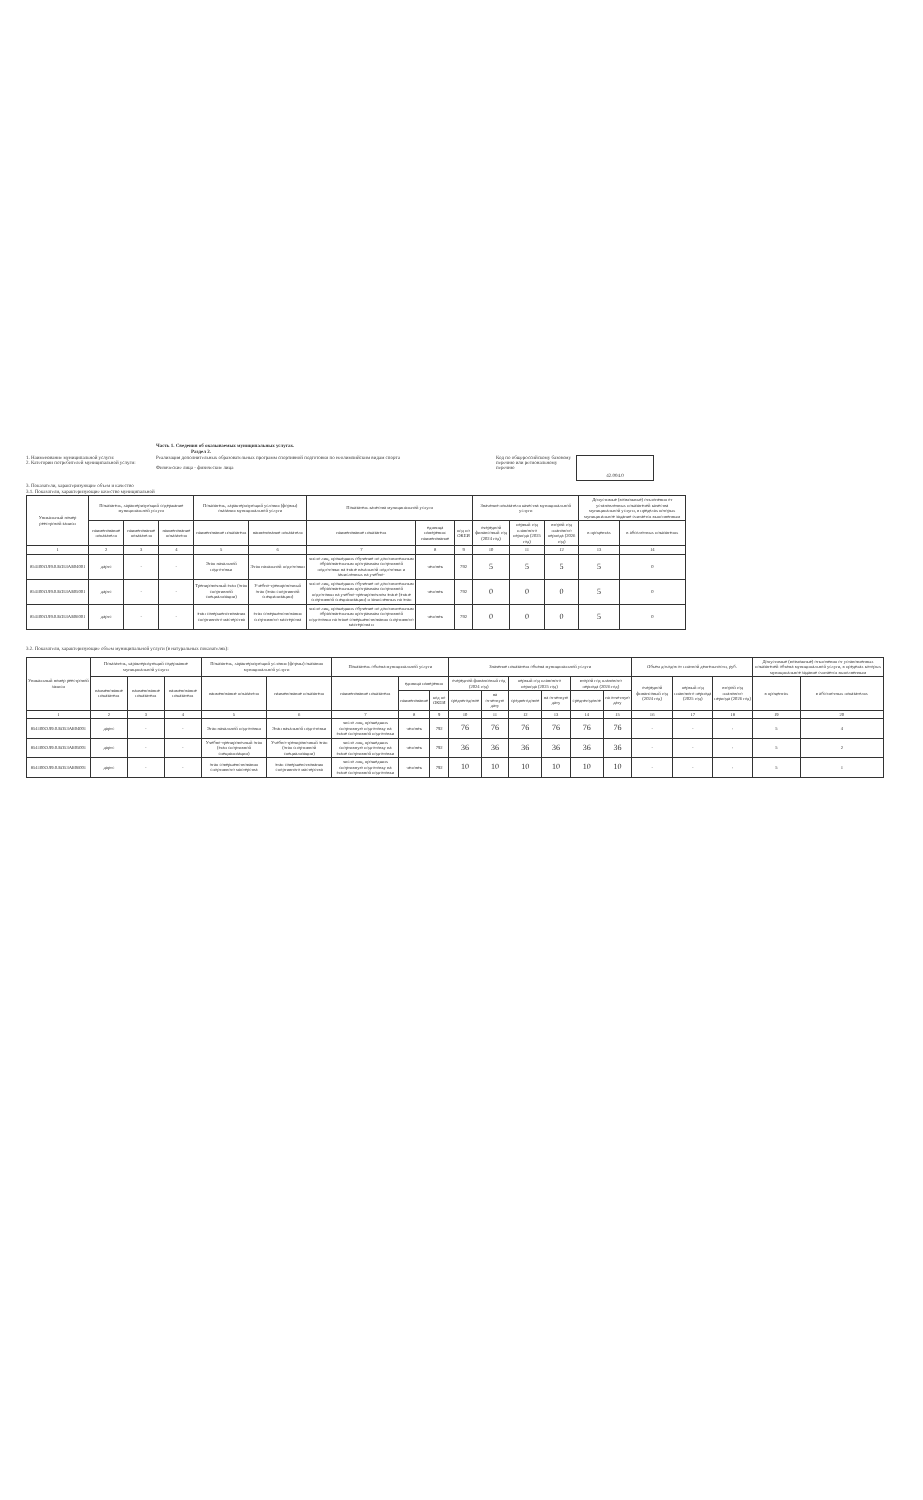Часть 1. Сведения об оказываемых муниципальных услугах.
Раздел 2.
1. Наименование муниципальной услуги:
2. Категории потребителей муниципальной услуги:
Реализация дополнительных образовательных программ спортивной подготовки по неолимпийским видам спорта
Физические лица - физические лица
Код по общероссийскому базовому перечню или региональному перечню
42.004.0
3. Показатели, характеризующие объем и качество
3.1. Показатели, характеризующие качество муниципальной
| Уникальный номер реестровой записи | Показатель, характеризующий содержание муниципальной услуги | | | Показатель, характеризующий условия (формы) оказания муниципальной услуги | | Показатель качества муниципальной услуги | | | Значение показателя качества муниципальной услуги | | | Допустимые (возможные) отклонения от установленных показателей качества муниципальной услуги, в пределах которых муниципальное задание считается выполненным | |
| --- | --- | --- | --- | --- | --- | --- | --- | --- | --- | --- | --- | --- | --- |
| | наименование показателя | наименование показателя | наименование показателя | наименование показателя | наименование показателя | наименование показателя | единица измерения: наименование | код по ОКЕИ | очередной финансовый год (2024 год) | первый год планового периода (2025 год) | второй год планового периода (2026 год) | в процентах | в абсолютных показателях |
| 1 | 2 | 3 | 4 | 5 | 6 | 7 | 8 | 9 | 10 | 11 | 12 | 13 | 14 |
| 854100О.99.0.БО53АБ04001 | дартс | - | - | Этап начальной подготовки | Этап начальной подготовки | число лиц, прошедших обучение по дополнительным образовательным программам спортивной подготовки на этапе начальной подготовки и зачисленных на учебно- | человек | 792 | 5 | 5 | 5 | 5 | 0 |
| 854100О.99.0.БО53АБ05001 | дартс | - | - | Тренировочный этап (этап спортивной специализации) | Учебно-тренировочный этап (этап спортивной специализации) | число лиц, прошедших обучение по дополнительным образовательным программам спортивной подготовки на учебно-тренировочном этапе (этапе спортивной специализации) и зачисленных на этап | человек | 792 | 0 | 0 | 0 | 5 | 0 |
| 854100О.99.0.БО53АБ06001 | дартс | - | - | этап совершенствования спортивного мастерства | этап совершенствования спортивного мастерства | число лиц, прошедших обучение по дополнительным образовательным программам спортивной подготовки на этапе совершенствования спортивного мастерства и | человек | 792 | 0 | 0 | 0 | 5 | 0 |
3.2. Показатели, характеризующие объем муниципальной услуги (в натуральных показателях):
| Уникальный номер реестровой записи | Показатель, характеризующий содержание муниципальной услуги | | | Показатель, характеризующий условия (формы) оказания муниципальной услуги | | Показатель объема муниципальной услуги | | | Значение показателя объема муниципальной услуги | | | | | | Объем доходов от платной деятельности, руб. | | | Допустимые (возможные) отклонения от установленных показателей объема муниципальной услуги, в пределах которых муниципальное задание считается выполненным | |
| --- | --- | --- | --- | --- | --- | --- | --- | --- | --- | --- | --- | --- | --- | --- | --- | --- | --- | --- | --- |
| | наименование показателя | наименование показателя | наименование показателя | наименование показателя | наименование показателя | наименование показателя | единица измерения | | очередной финансовый год (2024 год) | | первый год планового периода (2025 год) | | второй год планового периода (2026 год) | | очередной финансовый год (2024 год) | первый год планового периода (2025 год) | второй год планового периода (2026 год) | в процентах | в абсолютных показателях |
| | | | | | | | наименование | код по ОКЕИ | среднегодовое | на отчетную дату | среднегодовое | на отчетную дату | среднегодовое | на отчетную дату | | | | | |
| 1 | 2 | 3 | 4 | 5 | 6 | 7 | 8 | 9 | 10 | 11 | 12 | 13 | 14 | 15 | 16 | 17 | 18 | 19 | 20 |
| 854100О.99.0.БО53АБ04001 | дартс | - | - | Этап начальной подготовки | Этап начальной подготовки | число лиц, прошедших спортивную подготовку на этапе спортивной подготовки | человек | 792 | 76 | 76 | 76 | 76 | 76 | 76 | - | - | - | 5 | 4 |
| 854100О.99.0.БО53АБ05001 | дартс | - | - | Учебно-тренировочный этап (этап спортивной специализации) | Учебно-тренировочный этап (этап спортивной специализации) | число лиц, прошедших спортивную подготовку на этапе спортивной подготовки | человек | 792 | 36 | 36 | 36 | 36 | 36 | 36 | - | - | - | 5 | 2 |
| 854100О.99.0.БО53АБ06001 | дартс | - | - | этап совершенствования спортивного мастерства | этап совершенствования спортивного мастерства | число лиц, прошедших спортивную подготовку на этапе спортивной подготовки | человек | 792 | 10 | 10 | 10 | 10 | 10 | 10 | - | - | - | 5 | 1 |